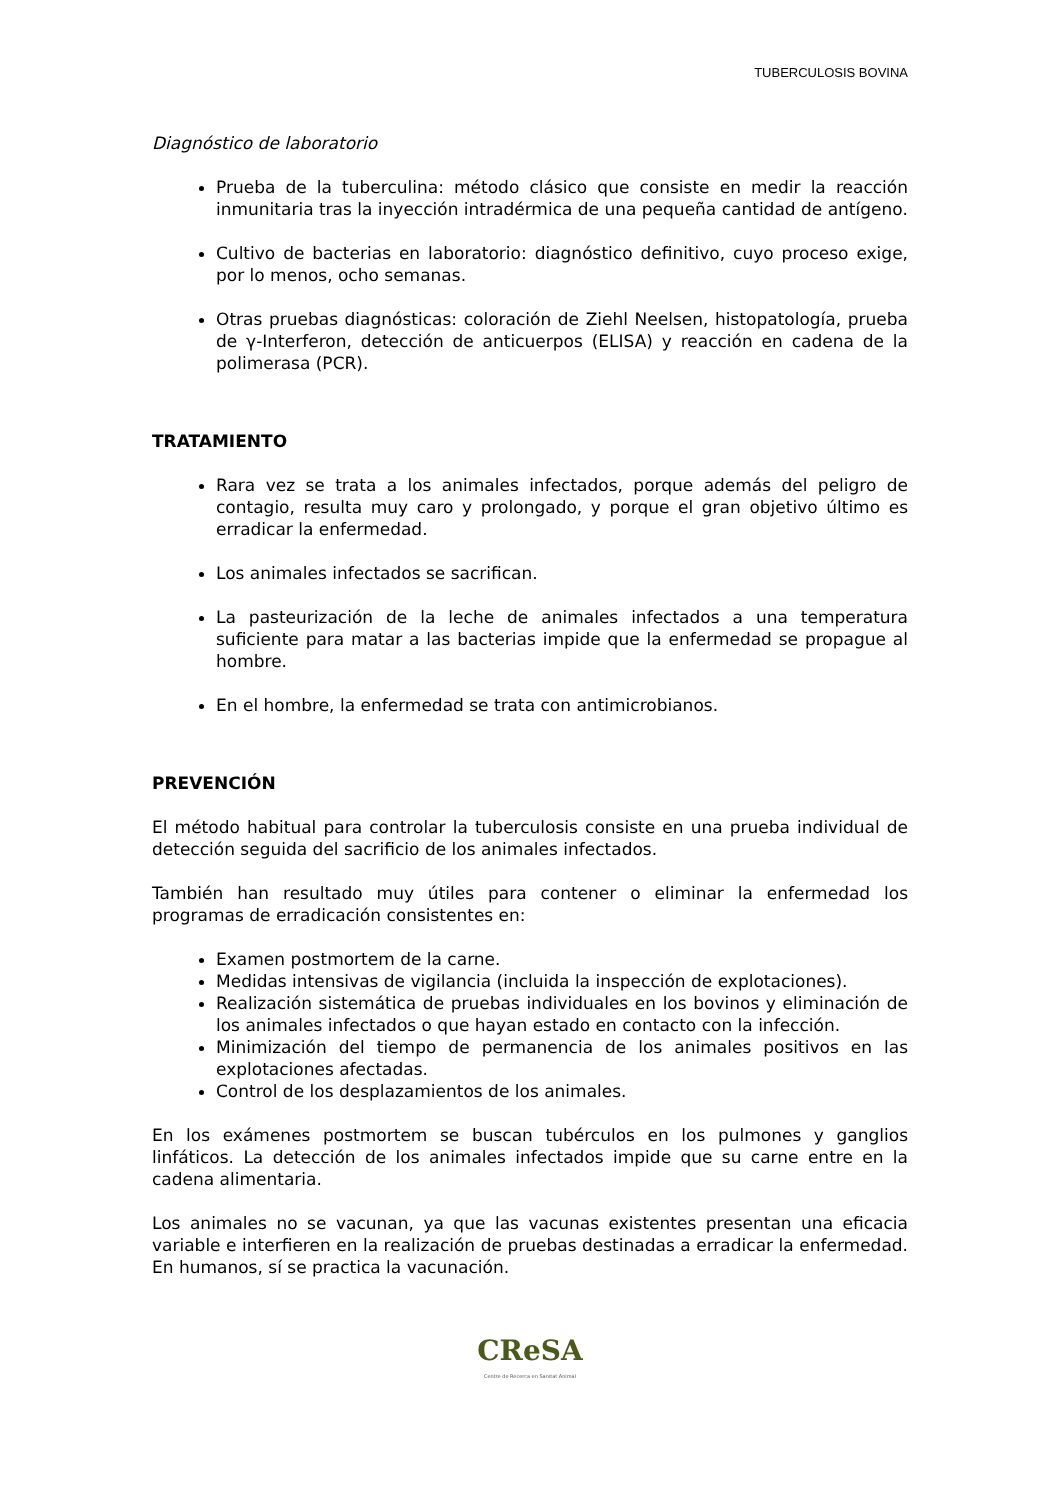TUBERCULOSIS BOVINA
Diagnóstico de laboratorio
Prueba de la tuberculina: método clásico que consiste en medir la reacción inmunitaria tras la inyección intradérmica de una pequeña cantidad de antígeno.
Cultivo de bacterias en laboratorio: diagnóstico definitivo, cuyo proceso exige, por lo menos, ocho semanas.
Otras pruebas diagnósticas: coloración de Ziehl Neelsen, histopatología, prueba de γ-Interferon, detección de anticuerpos (ELISA) y reacción en cadena de la polimerasa (PCR).
TRATAMIENTO
Rara vez se trata a los animales infectados, porque además del peligro de contagio, resulta muy caro y prolongado, y porque el gran objetivo último es erradicar la enfermedad.
Los animales infectados se sacrifican.
La pasteurización de la leche de animales infectados a una temperatura suficiente para matar a las bacterias impide que la enfermedad se propague al hombre.
En el hombre, la enfermedad se trata con antimicrobianos.
PREVENCIÓN
El método habitual para controlar la tuberculosis consiste en una prueba individual de detección seguida del sacrificio de los animales infectados.
También han resultado muy útiles para contener o eliminar la enfermedad los programas de erradicación consistentes en:
Examen postmortem de la carne.
Medidas intensivas de vigilancia (incluida la inspección de explotaciones).
Realización sistemática de pruebas individuales en los bovinos y eliminación de los animales infectados o que hayan estado en contacto con la infección.
Minimización del tiempo de permanencia de los animales positivos en las explotaciones afectadas.
Control de los desplazamientos de los animales.
En los exámenes postmortem se buscan tubérculos en los pulmones y ganglios linfáticos. La detección de los animales infectados impide que su carne entre en la cadena alimentaria.
Los animales no se vacunan, ya que las vacunas existentes presentan una eficacia variable e interfieren en la realización de pruebas destinadas a erradicar la enfermedad. En humanos, sí se practica la vacunación.
CReSA
Centre de Recerca en Sanitat Animal